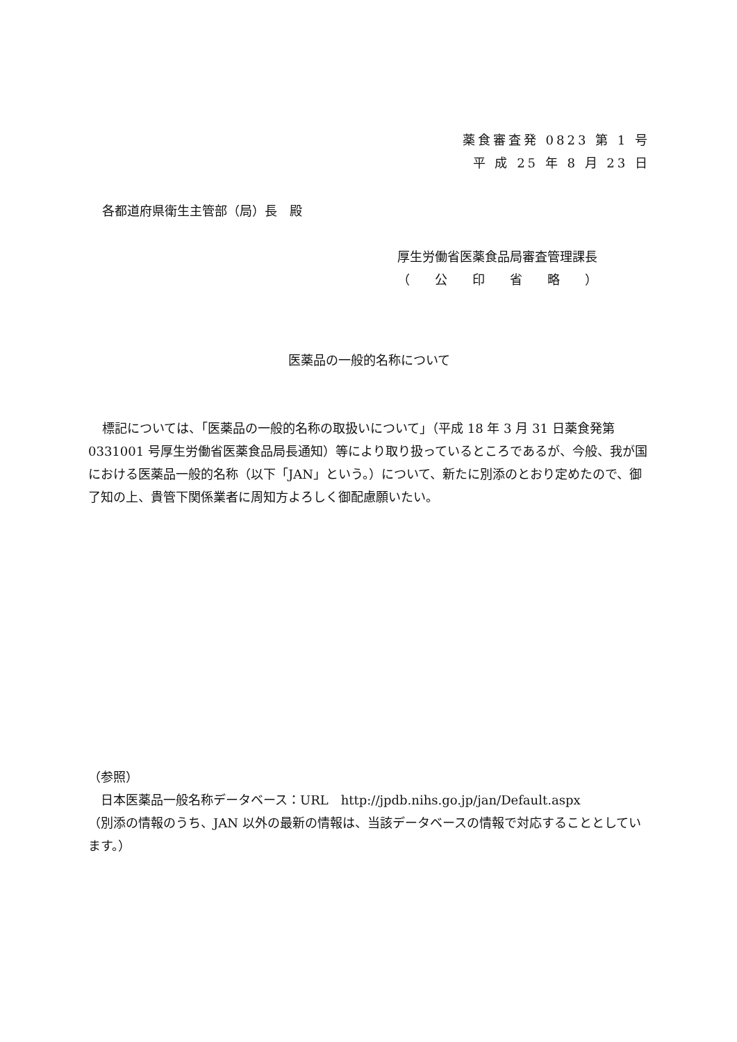薬食審査発 0823 第 1 号
平 成 25 年 8 月 23 日
各都道府県衛生主管部（局）長　殿
厚生労働省医薬食品局審査管理課長
（　　公　　印　　省　　略　　）
医薬品の一般的名称について
標記については、「医薬品の一般的名称の取扱いについて」（平成 18 年 3 月 31 日薬食発第 0331001 号厚生労働省医薬食品局長通知）等により取り扱っているところであるが、今般、我が国における医薬品一般的名称（以下「JAN」という。）について、新たに別添のとおり定めたので、御了知の上、貴管下関係業者に周知方よろしく御配慮願いたい。
（参照）
　日本医薬品一般名称データベース：URL　http://jpdb.nihs.go.jp/jan/Default.aspx
（別添の情報のうち、JAN 以外の最新の情報は、当該データベースの情報で対応することとしています。）